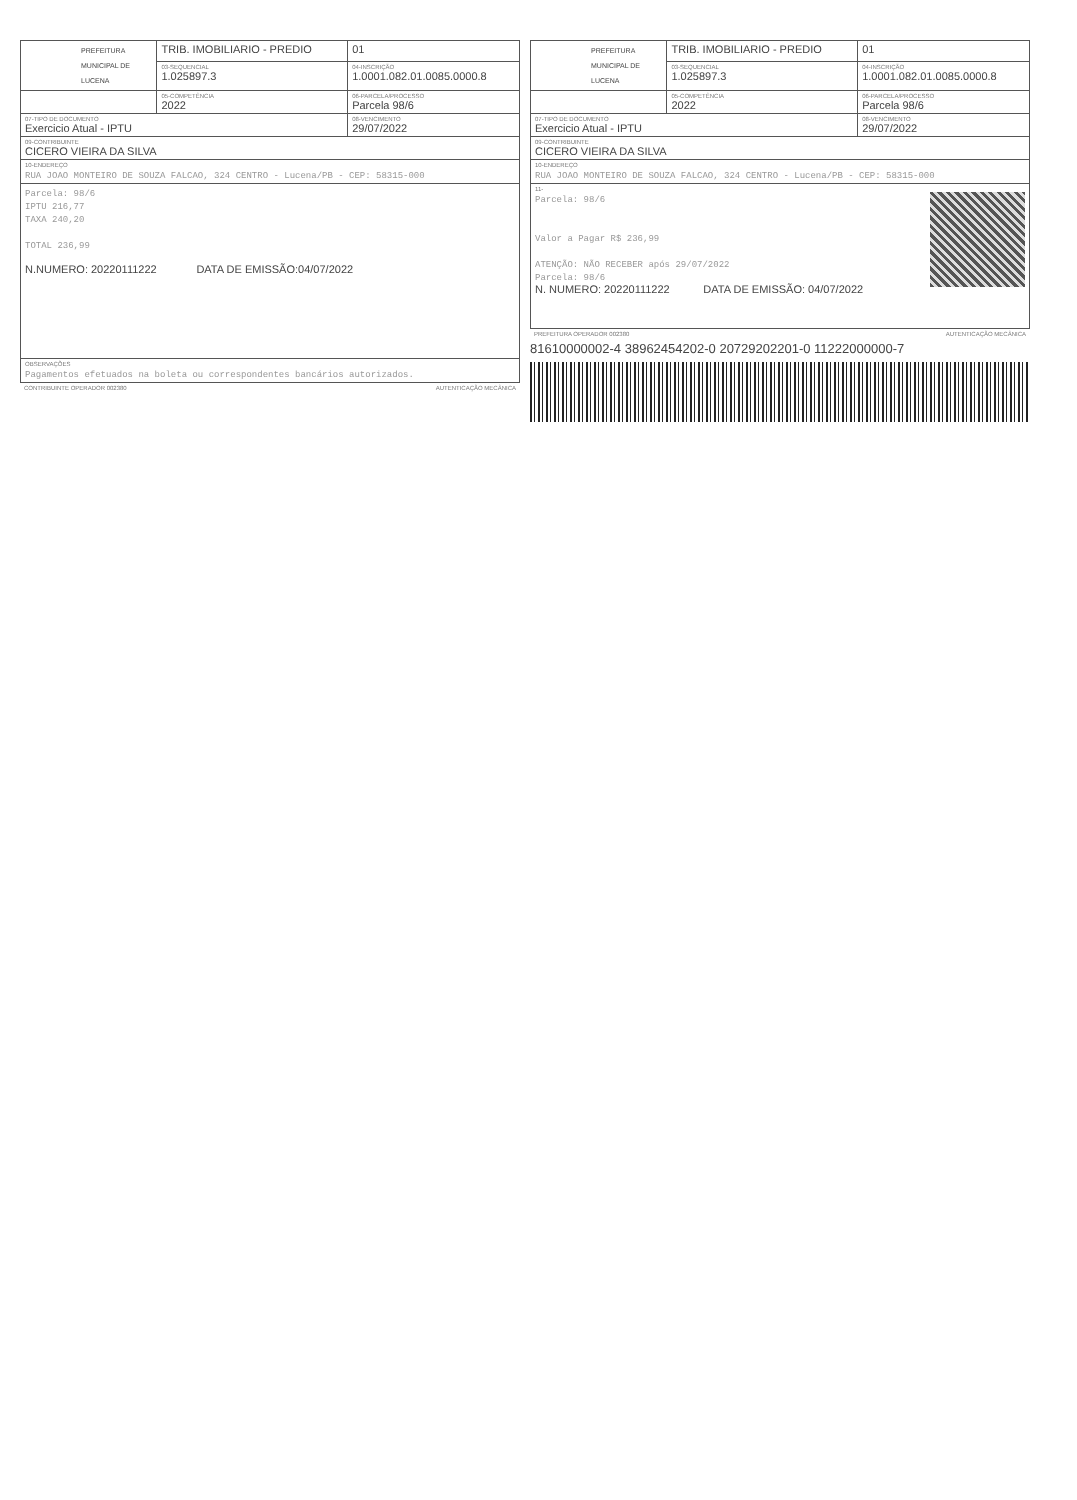| PREFEITURA MUNICIPAL DE LUCENA | TRIB. IMOBILIARIO - PREDIO | | 01 |
| | 03-SEQUENCIAL 1.025897.3 | 04-INSCRIÇÃO 1.0001.082.01.0085.0000.8 | |
| | 05-COMPETÊNCIA 2022 | | 06-PARCELA/PROCESSO Parcela 98/6 |
| 07-TIPO DE DOCUMENTO Exercicio Atual - IPTU | | | 08-VENCIMENTO 29/07/2022 |
| 09-CONTRIBUINTE CICERO VIEIRA DA SILVA | | | |
| 10-ENDEREÇO RUA JOAO MONTEIRO DE SOUZA FALCAO, 324 CENTRO - Lucena/PB - CEP: 58315-000 | | | |
| Parcela: 98/6 IPTU 216,77 TAXA 240,20 TOTAL 236,99 N.NUMERO: 20220111222 DATA DE EMISSÃO:04/07/2022 | | | |
| OBSERVAÇÕES Pagamentos efetuados na boleta ou correspondentes bancários autorizados. | | | |
CONTRIBUINTE OPERADOR 002380 AUTENTICAÇÃO MECÂNICA
| PREFEITURA MUNICIPAL DE LUCENA | TRIB. IMOBILIARIO - PREDIO | | 01 |
| | 03-SEQUENCIAL 1.025897.3 | 04-INSCRIÇÃO 1.0001.082.01.0085.0000.8 | |
| | 05-COMPETÊNCIA 2022 | | 06-PARCELA/PROCESSO Parcela 98/6 |
| 07-TIPO DE DOCUMENTO Exercicio Atual - IPTU | | | 08-VENCIMENTO 29/07/2022 |
| 09-CONTRIBUINTE CICERO VIEIRA DA SILVA | | | |
| 10-ENDEREÇO RUA JOAO MONTEIRO DE SOUZA FALCAO, 324 CENTRO - Lucena/PB - CEP: 58315-000 | | | |
| 11- Parcela: 98/6 Valor a Pagar R$ 236,99 ATENÇÃO: NÃO RECEBER após 29/07/2022 Parcela: 98/6 N. NUMERO: 20220111222 DATA DE EMISSÃO: 04/07/2022 | | | |
PREFEITURA OPERADOR 002380 AUTENTICAÇÃO MECÂNICA
81610000002-4 38962454202-0 20729202201-0 11222000000-7